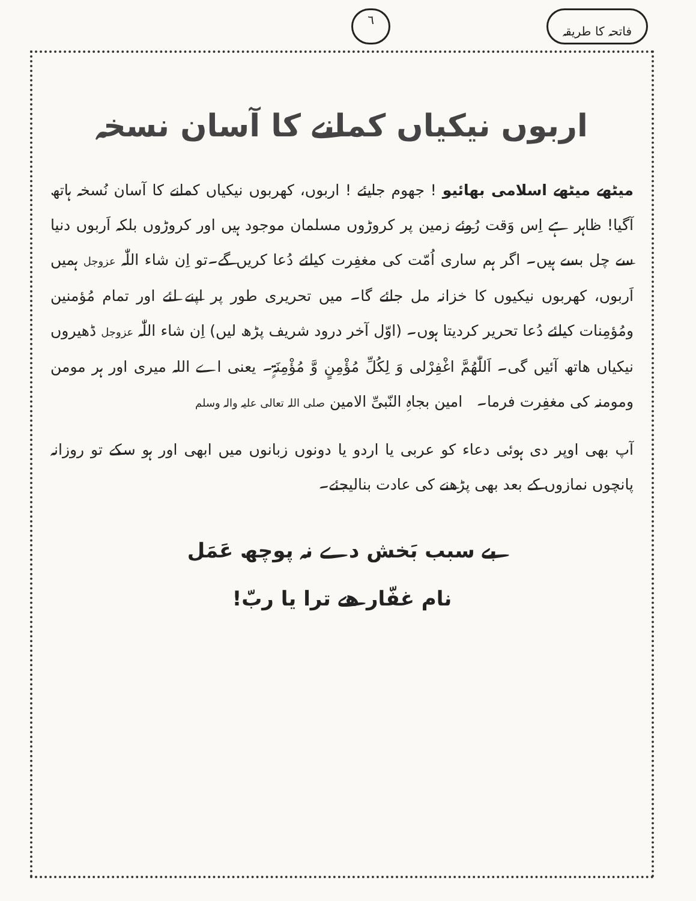فاتحہ کا طریقہ ٦
اربوں نیکیاں کمانے کا آسان نسخہ
میٹھے میٹھے اسلامی بھائیو ! جھوم جایئے ! اربوں، کھربوں نیکیاں کمانے کا آسان نُسخہ ہاتھ آگیا! ظاہر ہے اِس وَقت رُوئے زمین پر کروڑوں مسلمان موجود ہیں اور کروڑوں بلکہ اَربوں دنیا سے چل بسے ہیں۔ اگر ہم ساری اُمّت کی مغفِرت کیلئے دُعا کریں گے۔تو اِن شاء اللّٰہ عزوجل ہمیں اَربوں، کھربوں نیکیوں کا خزانہ مل جائے گا۔ میں تحریری طور پر اپنے لئے اور تمام مُؤمنین ومُؤمِنات کیلئے دُعا تحریر کردیتا ہوں۔ (اوّل آخر درود شریف پڑھ لیں) اِن شاء اللّٰہ عزوجل ڈھیروں نیکیاں ھاتھ آئیں گی۔ اَللّٰھُمَّ اغْفِرْلی وَ لِکُلِّ مُؤْمِنٍ وَّ مُؤْمِنَۃٍ۔ یعنی اے اللہ میری اور ہر مومن ومومنہ کی مغفِرت فرما۔ امین بجاہِ النّبیِّ الامین صلی اللہ تعالی علیہ والہ وسلم
آپ بھی اوپر دی ہوئی دعاء کو عربی یا اردو یا دونوں زبانوں میں ابھی اور ہو سکے تو روزانہ پانچوں نمازوں کے بعد بھی پڑھنے کی عادت بنالیجئے۔
بے سبب بَخش دے نہ پوچھ عَمَل
نام غفّار ھے ترا یا ربّ!